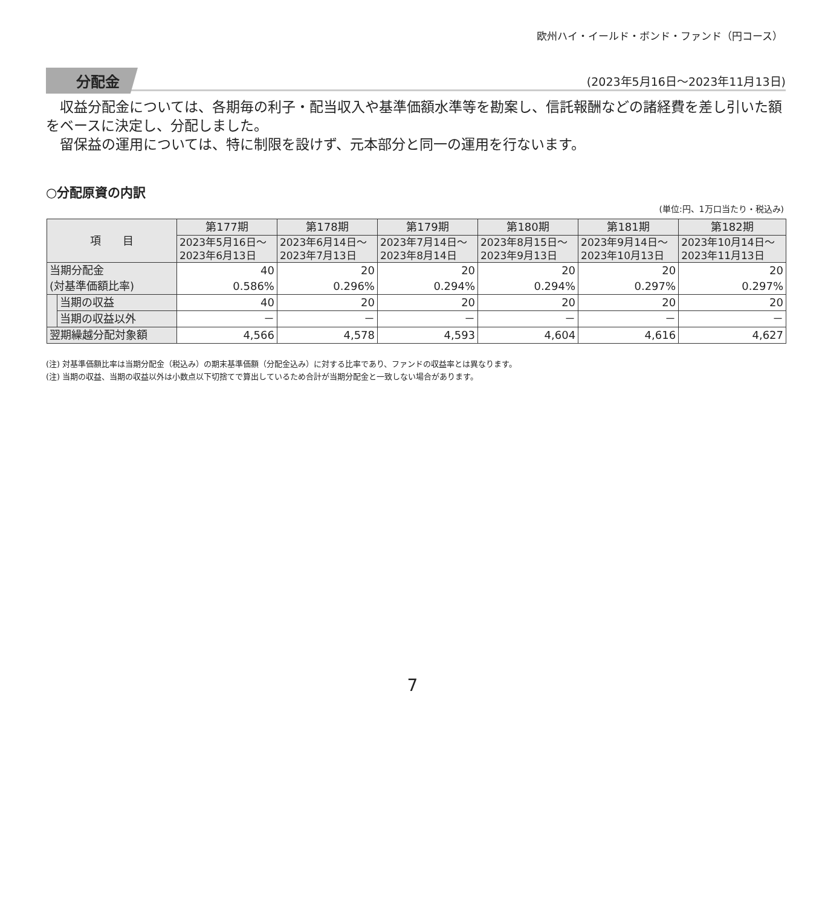欧州ハイ・イールド・ボンド・ファンド（円コース）
分配金 (2023年5月16日～2023年11月13日)
収益分配金については、各期毎の利子・配当収入や基準価額水準等を勘案し、信託報酬などの諸経費を差し引いた額をベースに決定し、分配しました。
留保益の運用については、特に制限を設けず、元本部分と同一の運用を行ないます。
○分配原資の内訳
(単位:円、1万口当たり・税込み)
| 項 目 | | 第177期 | 第178期 | 第179期 | 第180期 | 第181期 | 第182期 |
| --- | --- | --- | --- | --- | --- | --- | --- |
| | | 2023年5月16日～ 2023年6月13日 | 2023年6月14日～ 2023年7月13日 | 2023年7月14日～ 2023年8月14日 | 2023年8月15日～ 2023年9月13日 | 2023年9月14日～ 2023年10月13日 | 2023年10月14日～ 2023年11月13日 |
| 当期分配金 (対基準価額比率) | | 40 0.586% | 20 0.296% | 20 0.294% | 20 0.294% | 20 0.297% | 20 0.297% |
| | 当期の収益 | 40 | 20 | 20 | 20 | 20 | 20 |
| | 当期の収益以外 | － | － | － | － | － | － |
| 翌期繰越分配対象額 | | 4,566 | 4,578 | 4,593 | 4,604 | 4,616 | 4,627 |
(注) 対基準価額比率は当期分配金（税込み）の期末基準価額（分配金込み）に対する比率であり、ファンドの収益率とは異なります。
(注) 当期の収益、当期の収益以外は小数点以下切捨てで算出しているため合計が当期分配金と一致しない場合があります。
7